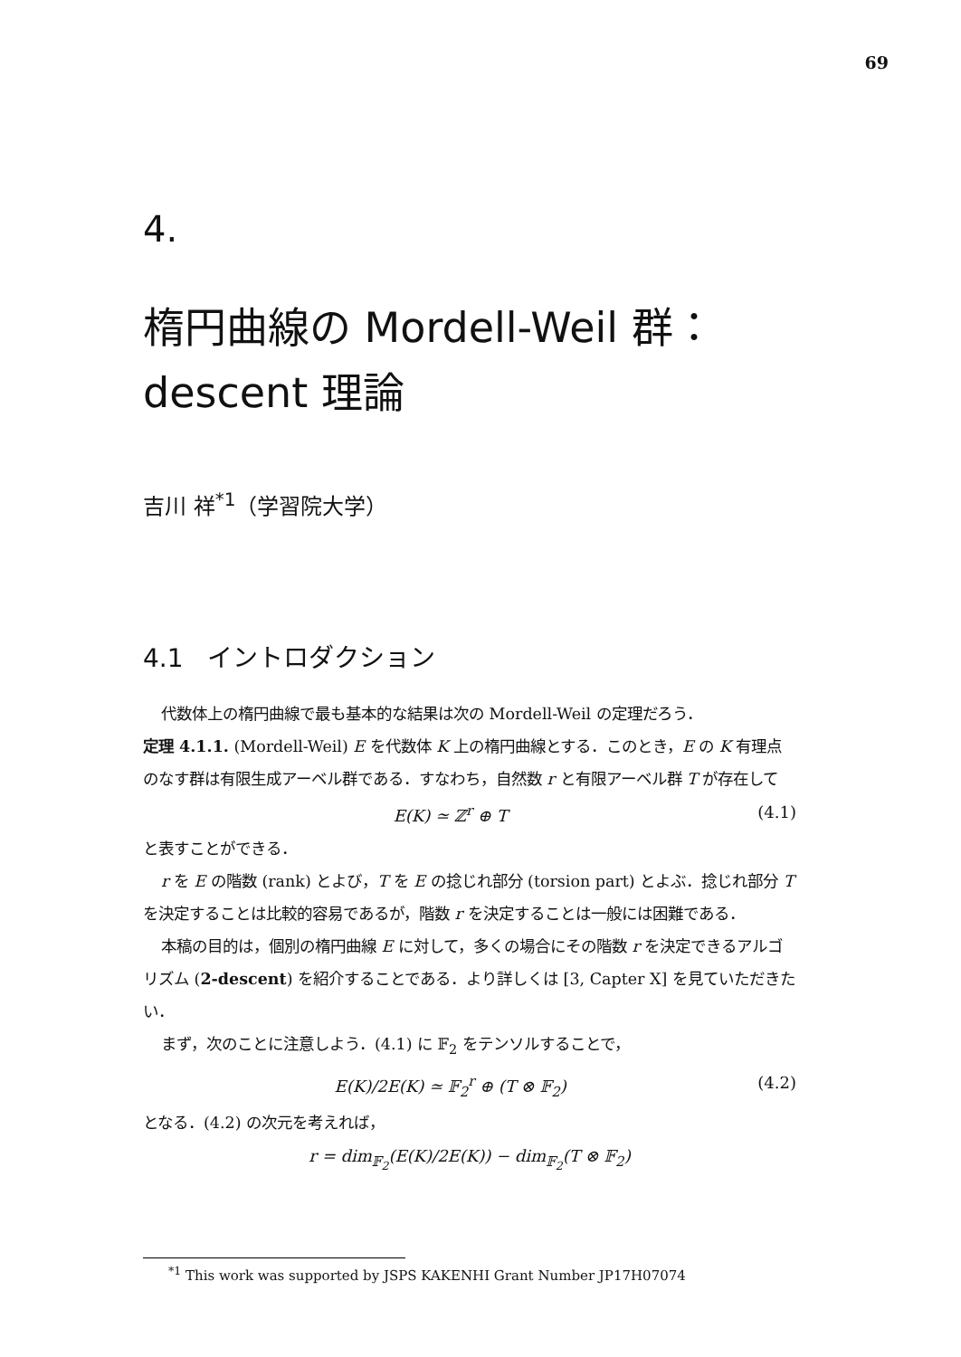69
4.
楕円曲線の Mordell-Weil 群：
descent 理論
吉川 祥<sup>*1</sup>（学習院大学）
4.1 イントロダクション
代数体上の楕円曲線で最も基本的な結果は次の Mordell-Weil の定理だろう．
定理 4.1.1. (Mordell-Weil) E を代数体 K 上の楕円曲線とする．このとき，E の K 有理点のなす群は有限生成アーベル群である．すなわち，自然数 r と有限アーベル群 T が存在して
E(K) ≃ ℤ<sup>r</sup> ⊕ T (4.1)
と表すことができる．
r を E の階数 (rank) とよび，T を E の捻じれ部分 (torsion part) とよぶ．捻じれ部分 T を決定することは比較的容易であるが，階数 r を決定することは一般には困難である．
本稿の目的は，個別の楕円曲線 E に対して，多くの場合にその階数 r を決定できるアルゴリズム (2-descent) を紹介することである．より詳しくは [3, Capter X] を見ていただきたい．
まず，次のことに注意しよう．(4.1) に 𝔽<sub>2</sub> をテンソルすることで，
E(K)/2E(K) ≃ 𝔽<sub>2</sub><sup>r</sup> ⊕ (T ⊗ 𝔽<sub>2</sub>) (4.2)
となる．(4.2) の次元を考えれば，
r = dim<sub>𝔽<sub>2</sub></sub>(E(K)/2E(K)) − dim<sub>𝔽<sub>2</sub></sub>(T ⊗ 𝔽<sub>2</sub>)
<sup>*1</sup> This work was supported by JSPS KAKENHI Grant Number JP17H07074